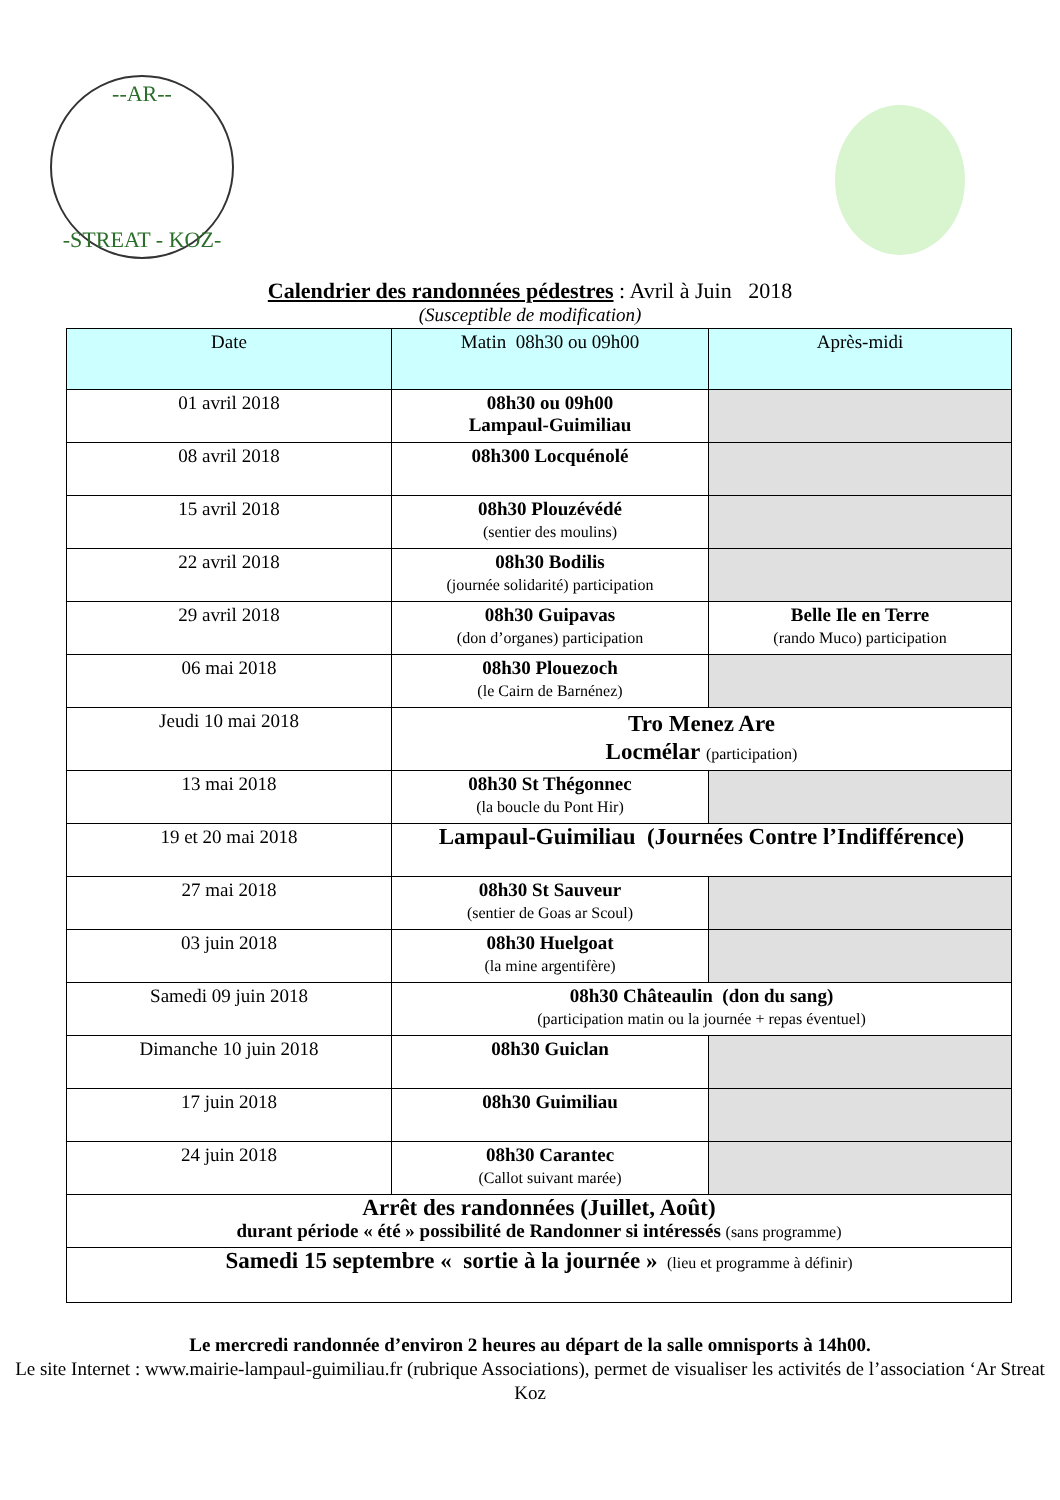--AR--
-STREAT - KOZ-
Calendrier des randonnées pédestres : Avril à Juin 2018
(Susceptible de modification)
| Date | Matin 08h30 ou 09h00 | Après-midi |
| --- | --- | --- |
| 01 avril 2018 | 08h30 ou 09h00 Lampaul-Guimiliau | |
| 08 avril 2018 | 08h300 Locquénolé | |
| 15 avril 2018 | 08h30 Plouzévédé (sentier des moulins) | |
| 22 avril 2018 | 08h30 Bodilis (journée solidarité) participation | |
| 29 avril 2018 | 08h30 Guipavas (don d’organes) participation | Belle Ile en Terre (rando Muco) participation |
| 06 mai 2018 | 08h30 Plouezoch (le Cairn de Barnénez) | |
| Jeudi 10 mai 2018 | Tro Menez Are Locmélar (participation) | |
| 13 mai 2018 | 08h30 St Thégonnec (la boucle du Pont Hir) | |
| 19 et 20 mai 2018 | Lampaul-Guimiliau (Journées Contre l’Indifférence) | |
| 27 mai 2018 | 08h30 St Sauveur (sentier de Goas ar Scoul) | |
| 03 juin 2018 | 08h30 Huelgoat (la mine argentifère) | |
| Samedi 09 juin 2018 | 08h30 Châteaulin (don du sang) (participation matin ou la journée + repas éventuel) | |
| Dimanche 10 juin 2018 | 08h30 Guiclan | |
| 17 juin 2018 | 08h30 Guimiliau | |
| 24 juin 2018 | 08h30 Carantec (Callot suivant marée) | |
| Arrêt des randonnées (Juillet, Août) durant période « été » possibilité de Randonner si intéressés (sans programme) | | |
| Samedi 15 septembre « sortie à la journée » (lieu et programme à définir) | | |
Le mercredi randonnée d’environ 2 heures au départ de la salle omnisports à 14h00.
Le site Internet : www.mairie-lampaul-guimiliau.fr (rubrique Associations), permet de visualiser les activités de l’association ‘Ar Streat Koz